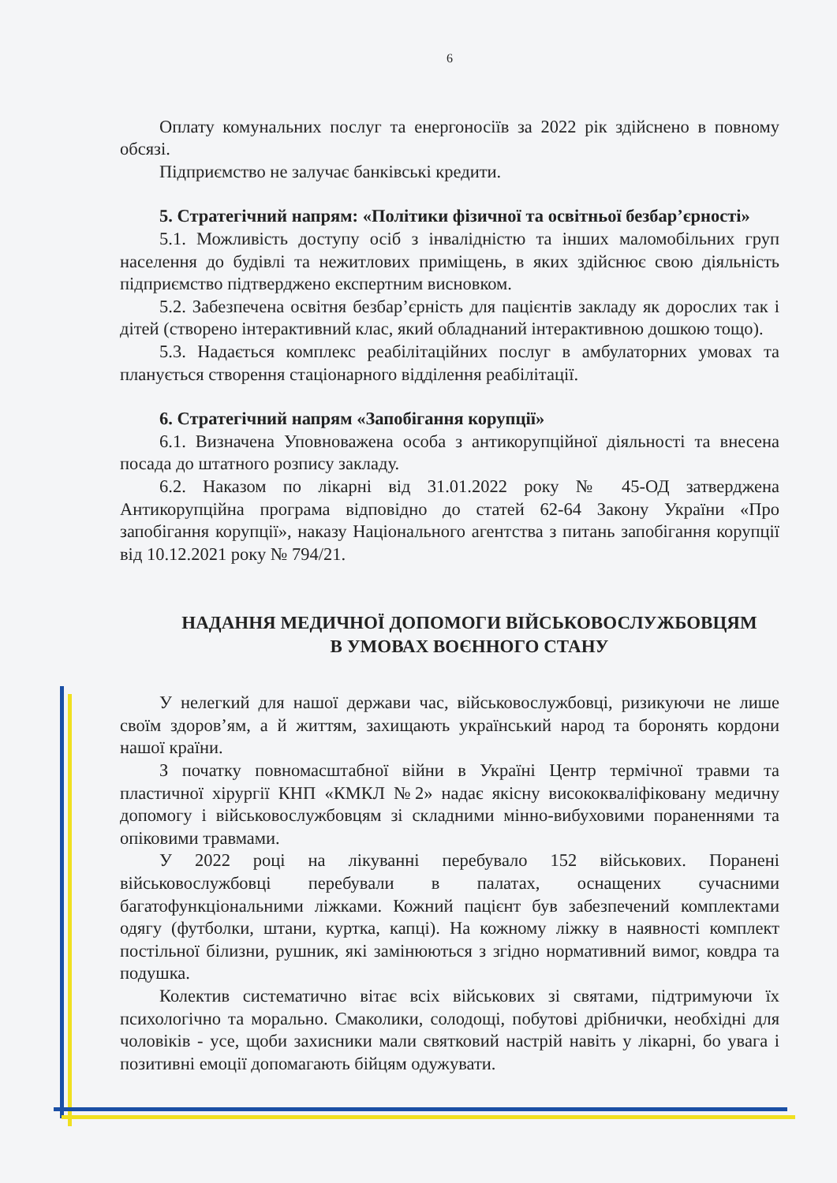6
Оплату комунальних послуг та енергоносіїв за 2022 рік здійснено в повному обсязі.
Підприємство не залучає банківські кредити.
5. Стратегічний напрям: «Політики фізичної та освітньої безбар’єрності»
5.1. Можливість доступу осіб з інвалідністю та інших маломобільних груп населення до будівлі та нежитлових приміщень, в яких здійснює свою діяльність підприємство підтверджено експертним висновком.
5.2. Забезпечена освітня безбар’єрність для пацієнтів закладу як дорослих так і дітей (створено інтерактивний клас, який обладнаний інтерактивною дошкою тощо).
5.3. Надається комплекс реабілітаційних послуг в амбулаторних умовах та планується створення стаціонарного відділення реабілітації.
6. Стратегічний напрям «Запобігання корупції»
6.1. Визначена Уповноважена особа з антикорупційної діяльності та внесена посада до штатного розпису закладу.
6.2. Наказом по лікарні від 31.01.2022 року № 45-ОД затверджена Антикорупційна програма відповідно до статей 62-64 Закону України «Про запобігання корупції», наказу Національного агентства з питань запобігання корупції від 10.12.2021 року № 794/21.
НАДАННЯ МЕДИЧНОЇ ДОПОМОГИ ВІЙСЬКОВОСЛУЖБОВЦЯМ
В УМОВАХ ВОЄННОГО СТАНУ
У нелегкий для нашої держави час, військовослужбовці, ризикуючи не лише своїм здоров’ям, а й життям, захищають український народ та боронять кордони нашої країни.
З початку повномасштабної війни в Україні Центр термічної травми та пластичної хірургії КНП «КМКЛ №2» надає якісну висококваліфіковану медичну допомогу і військовослужбовцям зі складними мінно-вибуховими пораненнями та опіковими травмами.
У 2022 році на лікуванні перебувало 152 військових. Поранені військовослужбовці перебували в палатах, оснащених сучасними багатофункціональними ліжками. Кожний пацієнт був забезпечений комплектами одягу (футболки, штани, куртка, капці). На кожному ліжку в наявності комплект постільної білизни, рушник, які замінюються з згідно нормативний вимог, ковдра та подушка.
Колектив систематично вітає всіх військових зі святами, підтримуючи їх психологічно та морально. Смаколики, солодощі, побутові дрібнички, необхідні для чоловіків - усе, щоби захисники мали святковий настрій навіть у лікарні, бо увага і позитивні емоції допомагають бійцям одужувати.